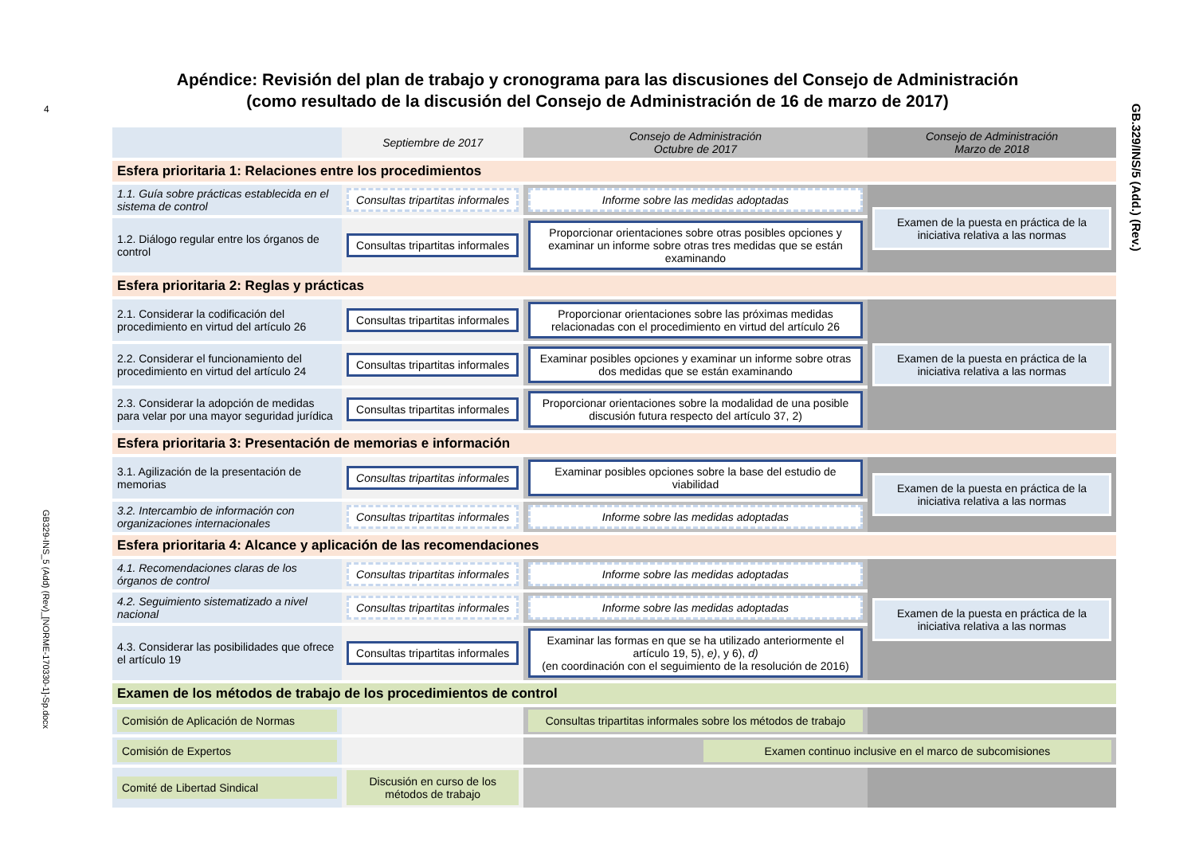4
GB329-INS_5 (Add) (Rev)_[NORME-170330-1]-Sp.docx
GB.329/INS/5 (Add.) (Rev.)
Apéndice: Revisión del plan de trabajo y cronograma para las discusiones del Consejo de Administración
(como resultado de la discusión del Consejo de Administración de 16 de marzo de 2017)
| | Septiembre de 2017 | Consejo de Administración Octubre de 2017 | Consejo de Administración Marzo de 2018 |
| --- | --- | --- | --- |
| Esfera prioritaria 1: Relaciones entre los procedimientos | | | |
| 1.1. Guía sobre prácticas establecida en el sistema de control | Consultas tripartitas informales | Informe sobre las medidas adoptadas | Examen de la puesta en práctica de la iniciativa relativa a las normas |
| 1.2. Diálogo regular entre los órganos de control | Consultas tripartitas informales | Proporcionar orientaciones sobre otras posibles opciones y examinar un informe sobre otras tres medidas que se están examinando | |
| Esfera prioritaria 2: Reglas y prácticas | | | |
| 2.1. Considerar la codificación del procedimiento en virtud del artículo 26 | Consultas tripartitas informales | Proporcionar orientaciones sobre las próximas medidas relacionadas con el procedimiento en virtud del artículo 26 | Examen de la puesta en práctica de la iniciativa relativa a las normas |
| 2.2. Considerar el funcionamiento del procedimiento en virtud del artículo 24 | Consultas tripartitas informales | Examinar posibles opciones y examinar un informe sobre otras dos medidas que se están examinando | |
| 2.3. Considerar la adopción de medidas para velar por una mayor seguridad jurídica | Consultas tripartitas informales | Proporcionar orientaciones sobre la modalidad de una posible discusión futura respecto del artículo 37, 2) | |
| Esfera prioritaria 3: Presentación de memorias e información | | | |
| 3.1. Agilización de la presentación de memorias | Consultas tripartitas informales | Examinar posibles opciones sobre la base del estudio de viabilidad | Examen de la puesta en práctica de la iniciativa relativa a las normas |
| 3.2. Intercambio de información con organizaciones internacionales | Consultas tripartitas informales | Informe sobre las medidas adoptadas | |
| Esfera prioritaria 4: Alcance y aplicación de las recomendaciones | | | |
| 4.1. Recomendaciones claras de los órganos de control | Consultas tripartitas informales | Informe sobre las medidas adoptadas | Examen de la puesta en práctica de la iniciativa relativa a las normas |
| 4.2. Seguimiento sistematizado a nivel nacional | Consultas tripartitas informales | Informe sobre las medidas adoptadas | |
| 4.3. Considerar las posibilidades que ofrece el artículo 19 | Consultas tripartitas informales | Examinar las formas en que se ha utilizado anteriormente el artículo 19, 5), e) , y 6), d) (en coordinación con el seguimiento de la resolución de 2016) | |
| Examen de los métodos de trabajo de los procedimientos de control | | | |
| Comisión de Aplicación de Normas | | Consultas tripartitas informales sobre los métodos de trabajo | |
| Comisión de Expertos | | Examen continuo inclusive en el marco de subcomisiones | |
| Comité de Libertad Sindical | Discusión en curso de los métodos de trabajo | | |